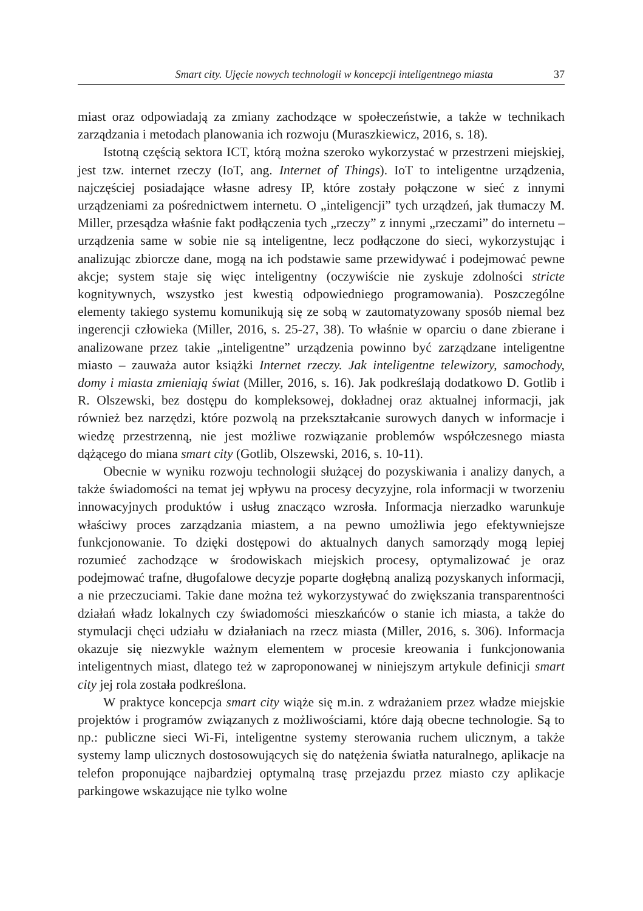Smart city. Ujęcie nowych technologii w koncepcji inteligentnego miasta 37
miast oraz odpowiadają za zmiany zachodzące w społeczeństwie, a także w technikach zarządzania i metodach planowania ich rozwoju (Muraszkiewicz, 2016, s. 18).
Istotną częścią sektora ICT, którą można szeroko wykorzystać w przestrzeni miejskiej, jest tzw. internet rzeczy (IoT, ang. Internet of Things). IoT to inteligentne urządzenia, najczęściej posiadające własne adresy IP, które zostały połączone w sieć z innymi urządzeniami za pośrednictwem internetu. O „inteligencji” tych urządzeń, jak tłumaczy M. Miller, przesądza właśnie fakt podłączenia tych „rzeczy” z innymi „rzeczami” do internetu – urządzenia same w sobie nie są inteligentne, lecz podłączone do sieci, wykorzystując i analizując zbiorcze dane, mogą na ich podstawie same przewidywać i podejmować pewne akcje; system staje się więc inteligentny (oczywiście nie zyskuje zdolności stricte kognitywnych, wszystko jest kwestią odpowiedniego programowania). Poszczególne elementy takiego systemu komunikują się ze sobą w zautomatyzowany sposób niemal bez ingerencji człowieka (Miller, 2016, s. 25-27, 38). To właśnie w oparciu o dane zbierane i analizowane przez takie „inteligentne” urządzenia powinno być zarządzane inteligentne miasto – zauważa autor książki Internet rzeczy. Jak inteligentne telewizory, samochody, domy i miasta zmieniają świat (Miller, 2016, s. 16). Jak podkreślają dodatkowo D. Gotlib i R. Olszewski, bez dostępu do kompleksowej, dokładnej oraz aktualnej informacji, jak również bez narzędzi, które pozwolą na przekształcanie surowych danych w informacje i wiedzę przestrzenną, nie jest możliwe rozwiązanie problemów współczesnego miasta dążącego do miana smart city (Gotlib, Olszewski, 2016, s. 10-11).
Obecnie w wyniku rozwoju technologii służącej do pozyskiwania i analizy danych, a także świadomości na temat jej wpływu na procesy decyzyjne, rola informacji w tworzeniu innowacyjnych produktów i usług znacząco wzrosła. Informacja nierzadko warunkuje właściwy proces zarządzania miastem, a na pewno umożliwia jego efektywniejsze funkcjonowanie. To dzięki dostępowi do aktualnych danych samorządy mogą lepiej rozumieć zachodzące w środowiskach miejskich procesy, optymalizować je oraz podejmować trafne, długofalowe decyzje poparte dogłębną analizą pozyskanych informacji, a nie przeczuciami. Takie dane można też wykorzystywać do zwiększania transparentności działań władz lokalnych czy świadomości mieszkańców o stanie ich miasta, a także do stymulacji chęci udziału w działaniach na rzecz miasta (Miller, 2016, s. 306). Informacja okazuje się niezwykle ważnym elementem w procesie kreowania i funkcjonowania inteligentnych miast, dlatego też w zaproponowanej w niniejszym artykule definicji smart city jej rola została podkreślona.
W praktyce koncepcja smart city wiąże się m.in. z wdrażaniem przez władze miejskie projektów i programów związanych z możliwościami, które dają obecne technologie. Są to np.: publiczne sieci Wi-Fi, inteligentne systemy sterowania ruchem ulicznym, a także systemy lamp ulicznych dostosowujących się do natężenia światła naturalnego, aplikacje na telefon proponujące najbardziej optymalną trasę przejazdu przez miasto czy aplikacje parkingowe wskazujące nie tylko wolne